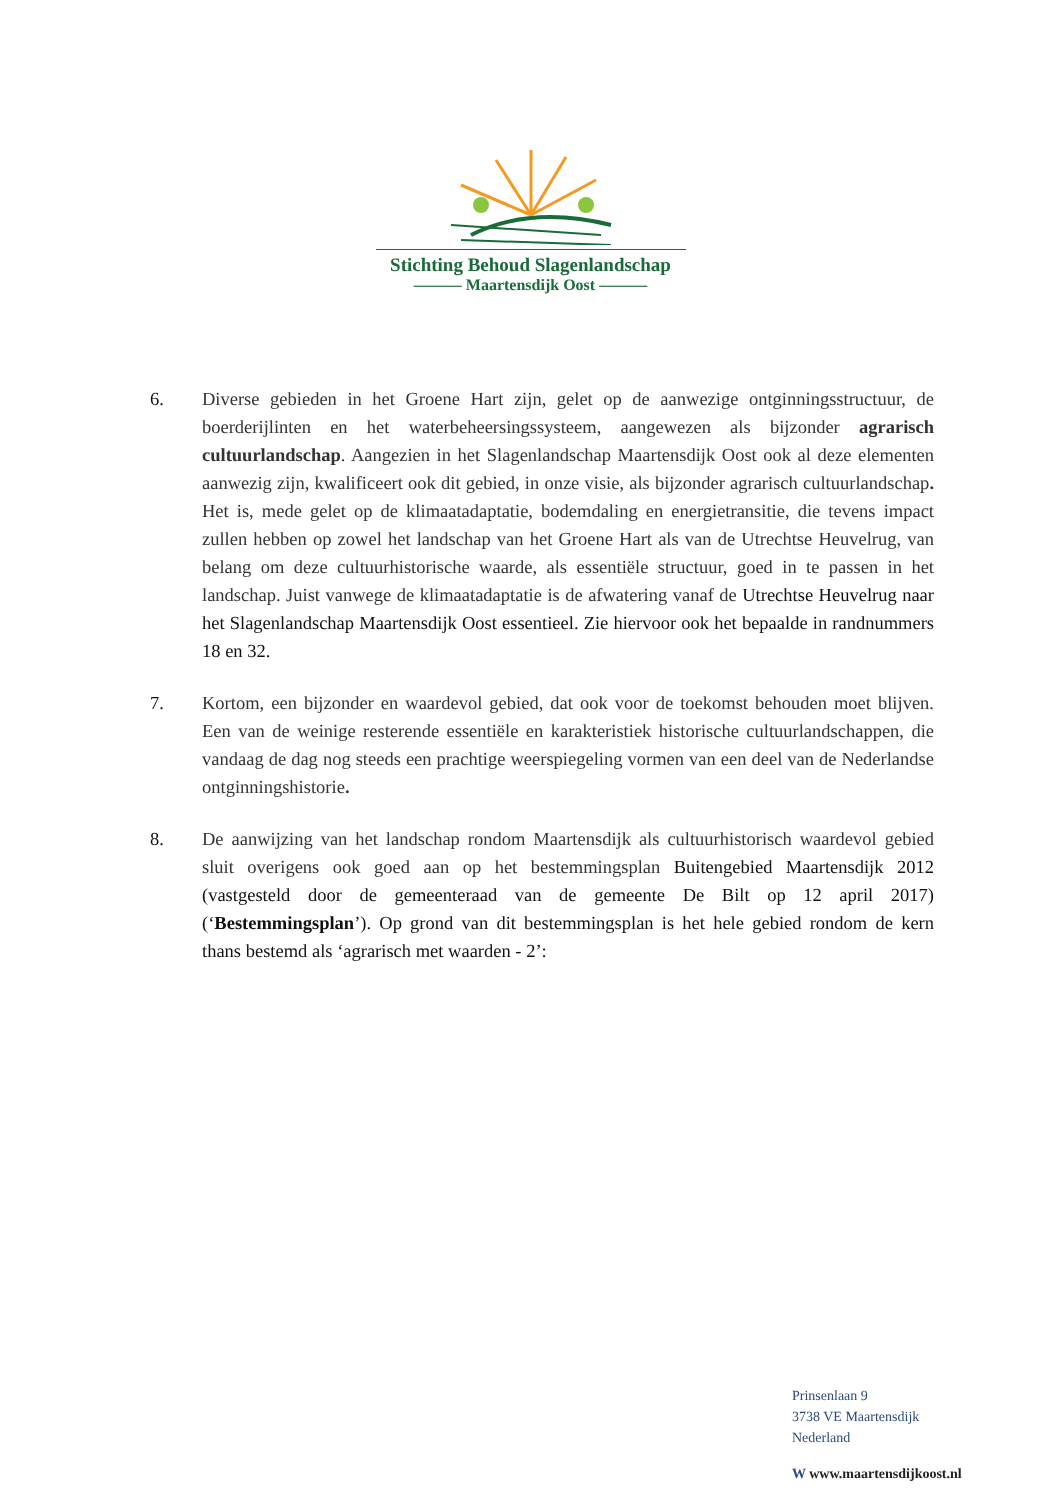Stichting Behoud Slagenlandschap
——— Maartensdijk Oost ———
6. Diverse gebieden in het Groene Hart zijn, gelet op de aanwezige ontginningsstructuur, de boerderijlinten en het waterbeheersingssysteem, aangewezen als bijzonder agrarisch cultuurlandschap. Aangezien in het Slagenlandschap Maartensdijk Oost ook al deze elementen aanwezig zijn, kwalificeert ook dit gebied, in onze visie, als bijzonder agrarisch cultuurlandschap. Het is, mede gelet op de klimaatadaptatie, bodemdaling en energietransitie, die tevens impact zullen hebben op zowel het landschap van het Groene Hart als van de Utrechtse Heuvelrug, van belang om deze cultuurhistorische waarde, als essentiële structuur, goed in te passen in het landschap. Juist vanwege de klimaatadaptatie is de afwatering vanaf de Utrechtse Heuvelrug naar het Slagenlandschap Maartensdijk Oost essentieel. Zie hiervoor ook het bepaalde in randnummers 18 en 32.
7. Kortom, een bijzonder en waardevol gebied, dat ook voor de toekomst behouden moet blijven. Een van de weinige resterende essentiële en karakteristiek historische cultuurlandschappen, die vandaag de dag nog steeds een prachtige weerspiegeling vormen van een deel van de Nederlandse ontginningshistorie.
8. De aanwijzing van het landschap rondom Maartensdijk als cultuurhistorisch waardevol gebied sluit overigens ook goed aan op het bestemmingsplan Buitengebied Maartensdijk 2012 (vastgesteld door de gemeenteraad van de gemeente De Bilt op 12 april 2017) (‘Bestemmingsplan’). Op grond van dit bestemmingsplan is het hele gebied rondom de kern thans bestemd als ‘agrarisch met waarden - 2’:
Prinsenlaan 9
3738 VE Maartensdijk
Nederland
W www.maartensdijkoost.nl